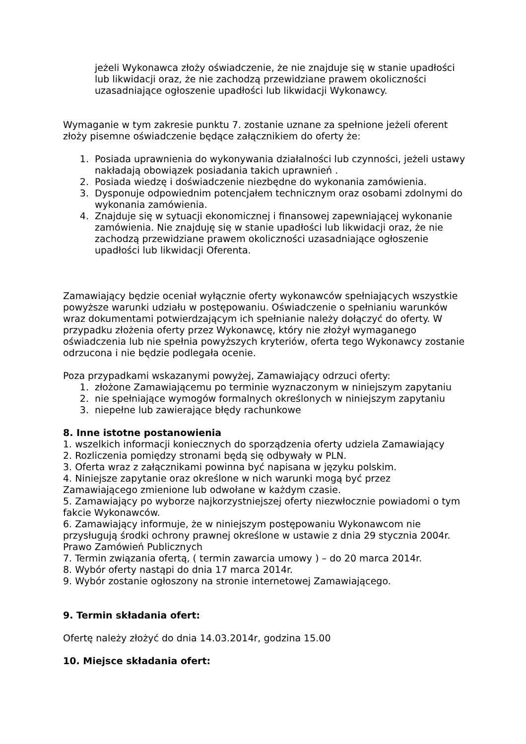jeżeli Wykonawca złoży oświadczenie, że nie znajduje się w stanie upadłości lub likwidacji oraz, że nie zachodzą przewidziane prawem okoliczności uzasadniające ogłoszenie upadłości lub likwidacji Wykonawcy.
Wymaganie w tym zakresie punktu 7. zostanie uznane za spełnione jeżeli oferent złoży pisemne oświadczenie będące załącznikiem do oferty że:
1. Posiada uprawnienia do wykonywania działalności lub czynności, jeżeli ustawy nakładają obowiązek posiadania takich uprawnień .
2. Posiada wiedzę i doświadczenie niezbędne do wykonania zamówienia.
3. Dysponuje odpowiednim potencjałem technicznym oraz osobami zdolnymi do wykonania zamówienia.
4. Znajduje się w sytuacji ekonomicznej i finansowej zapewniającej wykonanie zamówienia. Nie znajduję się w stanie upadłości lub likwidacji oraz, że nie zachodzą przewidziane prawem okoliczności uzasadniające ogłoszenie upadłości lub likwidacji Oferenta.
Zamawiający będzie oceniał wyłącznie oferty wykonawców spełniających wszystkie powyższe warunki udziału w postępowaniu. Oświadczenie o spełnianiu warunków wraz dokumentami potwierdzającym ich spełnianie należy dołączyć do oferty. W przypadku złożenia oferty przez Wykonawcę, który nie złożył wymaganego oświadczenia lub nie spełnia powyższych kryteriów, oferta tego Wykonawcy zostanie odrzucona i nie będzie podlegała ocenie.
Poza przypadkami wskazanymi powyżej, Zamawiający odrzuci oferty:
1. złożone Zamawiającemu po terminie wyznaczonym w niniejszym zapytaniu
2. nie spełniające wymogów formalnych określonych w niniejszym zapytaniu
3. niepełne lub zawierające błędy rachunkowe
8. Inne istotne postanowienia
1. wszelkich informacji koniecznych do sporządzenia oferty udziela Zamawiający
2. Rozliczenia pomiędzy stronami będą się odbywały w PLN.
3. Oferta wraz z załącznikami powinna być napisana w języku polskim.
4. Niniejsze zapytanie oraz określone w nich warunki mogą być przez Zamawiającego zmienione lub odwołane w każdym czasie.
5. Zamawiający po wyborze najkorzystniejszej oferty niezwłocznie powiadomi o tym fakcie Wykonawców.
6. Zamawiający informuje, że w niniejszym postępowaniu Wykonawcom nie przysługują środki ochrony prawnej określone w ustawie z dnia 29 stycznia 2004r. Prawo Zamówień Publicznych
7. Termin związania ofertą, ( termin zawarcia umowy ) – do 20 marca 2014r.
8. Wybór oferty nastąpi do dnia 17 marca 2014r.
9. Wybór zostanie ogłoszony na stronie internetowej Zamawiającego.
9. Termin składania ofert:
Ofertę należy złożyć do dnia 14.03.2014r, godzina 15.00
10. Miejsce składania ofert: